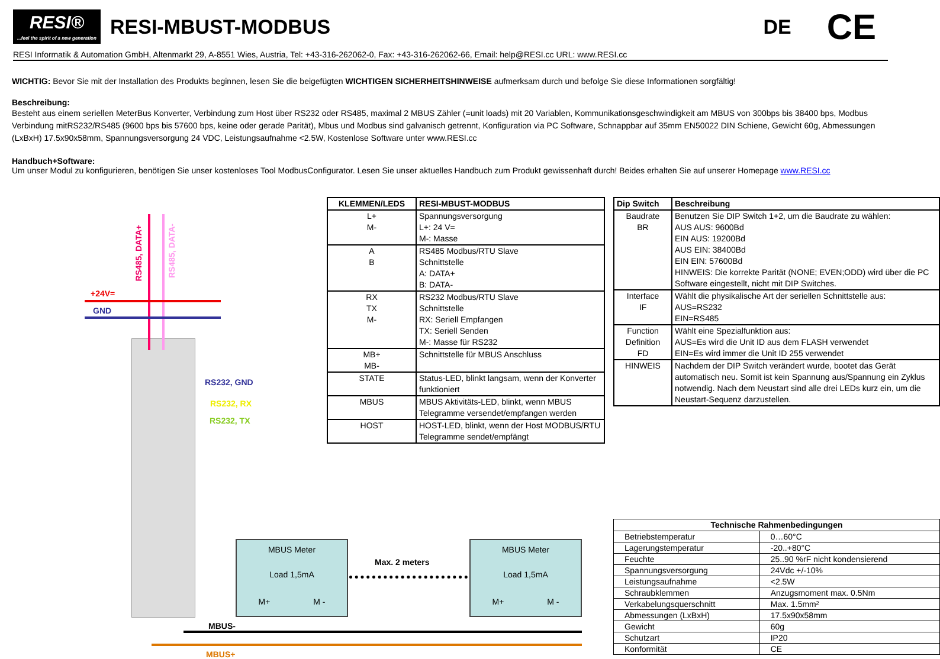RESI®
...feel the spirit of a new generation
RESI-MBUST-MODBUS DE
CE
RESI Informatik & Automation GmbH, Altenmarkt 29, A-8551 Wies, Austria, Tel: +43-316-262062-0, Fax: +43-316-262062-66, Email: help@RESI.cc URL: www.RESI.cc
WICHTIG: Bevor Sie mit der Installation des Produkts beginnen, lesen Sie die beigefügten WICHTIGEN SICHERHEITSHINWEISE aufmerksam durch und befolge Sie diese Informationen sorgfältig!
Beschreibung:
Besteht aus einem seriellen MeterBus Konverter, Verbindung zum Host über RS232 oder RS485, maximal 2 MBUS Zähler (=unit loads) mit 20 Variablen, Kommunikationsgeschwindigkeit am MBUS von 300bps bis 38400 bps, Modbus Verbindung mitRS232/RS485 (9600 bps bis 57600 bps, keine oder gerade Parität), Mbus und Modbus sind galvanisch getrennt, Konfiguration via PC Software, Schnappbar auf 35mm EN50022 DIN Schiene, Gewicht 60g, Abmessungen (LxBxH) 17.5x90x58mm, Spannungsversorgung 24 VDC, Leistungsaufnahme <2.5W, Kostenlose Software unter www.RESI.cc
Handbuch+Software:
Um unser Modul zu konfigurieren, benötigen Sie unser kostenloses Tool ModbusConfigurator. Lesen Sie unser aktuelles Handbuch zum Produkt gewissenhaft durch! Beides erhalten Sie auf unserer Homepage www.RESI.cc
| KLEMMEN/LEDS | RESI-MBUST-MODBUS |
| --- | --- |
| L+ M- | Spannungsversorgung L+: 24 V= M-: Masse |
| A B | RS485 Modbus/RTU Slave Schnittstelle A: DATA+ B: DATA- |
| RX TX M- | RS232 Modbus/RTU Slave Schnittstelle RX: Seriell Empfangen TX: Seriell Senden M-: Masse für RS232 |
| MB+ MB- | Schnittstelle für MBUS Anschluss |
| STATE | Status-LED, blinkt langsam, wenn der Konverter funktioniert |
| MBUS | MBUS Aktivitäts-LED, blinkt, wenn MBUS Telegramme versendet/empfangen werden |
| HOST | HOST-LED, blinkt, wenn der Host MODBUS/RTU Telegramme sendet/empfängt |
| Dip Switch | Beschreibung |
| --- | --- |
| Baudrate BR | Benutzen Sie DIP Switch 1+2, um die Baudrate zu wählen: AUS AUS: 9600Bd EIN AUS: 19200Bd AUS EIN: 38400Bd EIN EIN: 57600Bd HINWEIS: Die korrekte Parität (NONE; EVEN;ODD) wird über die PC Software eingestellt, nicht mit DIP Switches. |
| Interface IF | Wählt die physikalische Art der seriellen Schnittstelle aus: AUS=RS232 EIN=RS485 |
| Function Definition FD | Wählt eine Spezialfunktion aus: AUS=Es wird die Unit ID aus dem FLASH verwendet EIN=Es wird immer die Unit ID 255 verwendet |
| HINWEIS | Nachdem der DIP Switch verändert wurde, bootet das Gerät automatisch neu. Somit ist kein Spannung aus/Spannung ein Zyklus notwendig. Nach dem Neustart sind alle drei LEDs kurz ein, um die Neustart-Sequenz darzustellen. |
| Technische Rahmenbedingungen | |
| --- | --- |
| Betriebstemperatur | 0…60°C |
| Lagerungstemperatur | -20..+80°C |
| Feuchte | 25..90 %rF nicht kondensierend |
| Spannungsversorgung | 24Vdc +/-10% |
| Leistungsaufnahme | <2.5W |
| Schraubklemmen | Anzugsmoment max. 0.5Nm |
| Verkabelungsquerschnitt | Max. 1.5mm² |
| Abmessungen (LxBxH) | 17.5x90x58mm |
| Gewicht | 60g |
| Schutzart | IP20 |
| Konformität | CE |
+24V=
GND
RS485, DATA+
RS485, DATA-
RS232, GND
RS232, RX
RS232, TX
Max. 2 meters
MBUS-
MBUS+
MBUS Meter
Load 1,5mA
M+ M -
MBUS Meter
Load 1,5mA
M+ M -